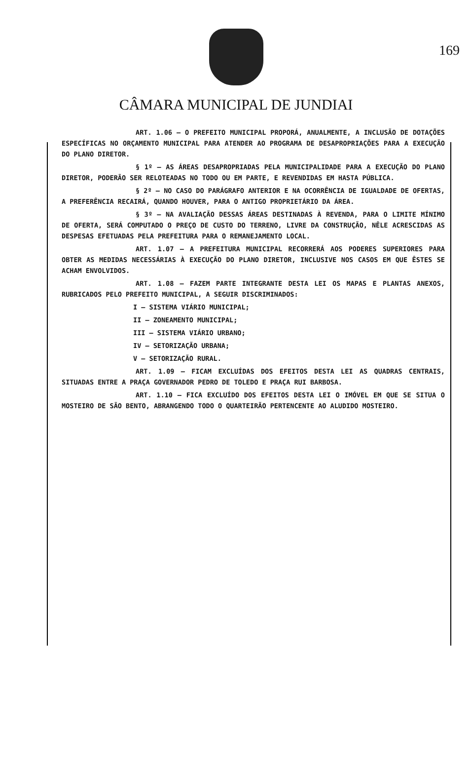169
CÂMARA MUNICIPAL DE JUNDIAI
ART. 1.06 – O PREFEITO MUNICIPAL PROPORÁ, ANUALMENTE, A INCLUSÃO DE DOTAÇÕES ESPECÍFICAS NO ORÇAMENTO MUNICIPAL PARA ATENDER AO PROGRAMA DE DESAPROPRIAÇÕES PARA A EXECUÇÃO DO PLANO DIRETOR.
§ 1º – AS ÁREAS DESAPROPRIADAS PELA MUNICIPALIDADE PARA A EXECUÇÃO DO PLANO DIRETOR, PODERÃO SER RELOTEADAS NO TODO OU EM PARTE, E REVENDIDAS EM HASTA PÚBLICA.
§ 2º – NO CASO DO PARÁGRAFO ANTERIOR E NA OCORRÊNCIA DE IGUALDADE DE OFERTAS, A PREFERÊNCIA RECAIRÁ, QUANDO HOUVER, PARA O ANTIGO PROPRIETÁRIO DA ÁREA.
§ 3º – NA AVALIAÇÃO DESSAS ÁREAS DESTINADAS À REVENDA, PARA O LIMITE MÍNIMO DE OFERTA, SERÁ COMPUTADO O PREÇO DE CUSTO DO TERRENO, LIVRE DA CONSTRUÇÃO, NÊLE ACRESCIDAS AS DESPESAS EFETUADAS PELA PREFEITURA PARA O REMANEJAMENTO LOCAL.
ART. 1.07 – A PREFEITURA MUNICIPAL RECORRERÁ AOS PODERES SUPERIORES PARA OBTER AS MEDIDAS NECESSÁRIAS À EXECUÇÃO DO PLANO DIRETOR, INCLUSIVE NOS CASOS EM QUE ÊSTES SE ACHAM ENVOLVIDOS.
ART. 1.08 – FAZEM PARTE INTEGRANTE DESTA LEI OS MAPAS E PLANTAS ANEXOS, RUBRICADOS PELO PREFEITO MUNICIPAL, A SEGUIR DISCRIMINADOS:
I – SISTEMA VIÁRIO MUNICIPAL;
II – ZONEAMENTO MUNICIPAL;
III – SISTEMA VIÁRIO URBANO;
IV – SETORIZAÇÃO URBANA;
V – SETORIZAÇÃO RURAL.
ART. 1.09 – FICAM EXCLUÍDAS DOS EFEITOS DESTA LEI AS QUADRAS CENTRAIS, SITUADAS ENTRE A PRAÇA GOVERNADOR PEDRO DE TOLEDO E PRAÇA RUI BARBOSA.
ART. 1.10 – FICA EXCLUÍDO DOS EFEITOS DESTA LEI O IMÓVEL EM QUE SE SITUA O MOSTEIRO DE SÃO BENTO, ABRANGENDO TODO O QUARTEIRÃO PERTENCENTE AO ALUDIDO MOSTEIRO.